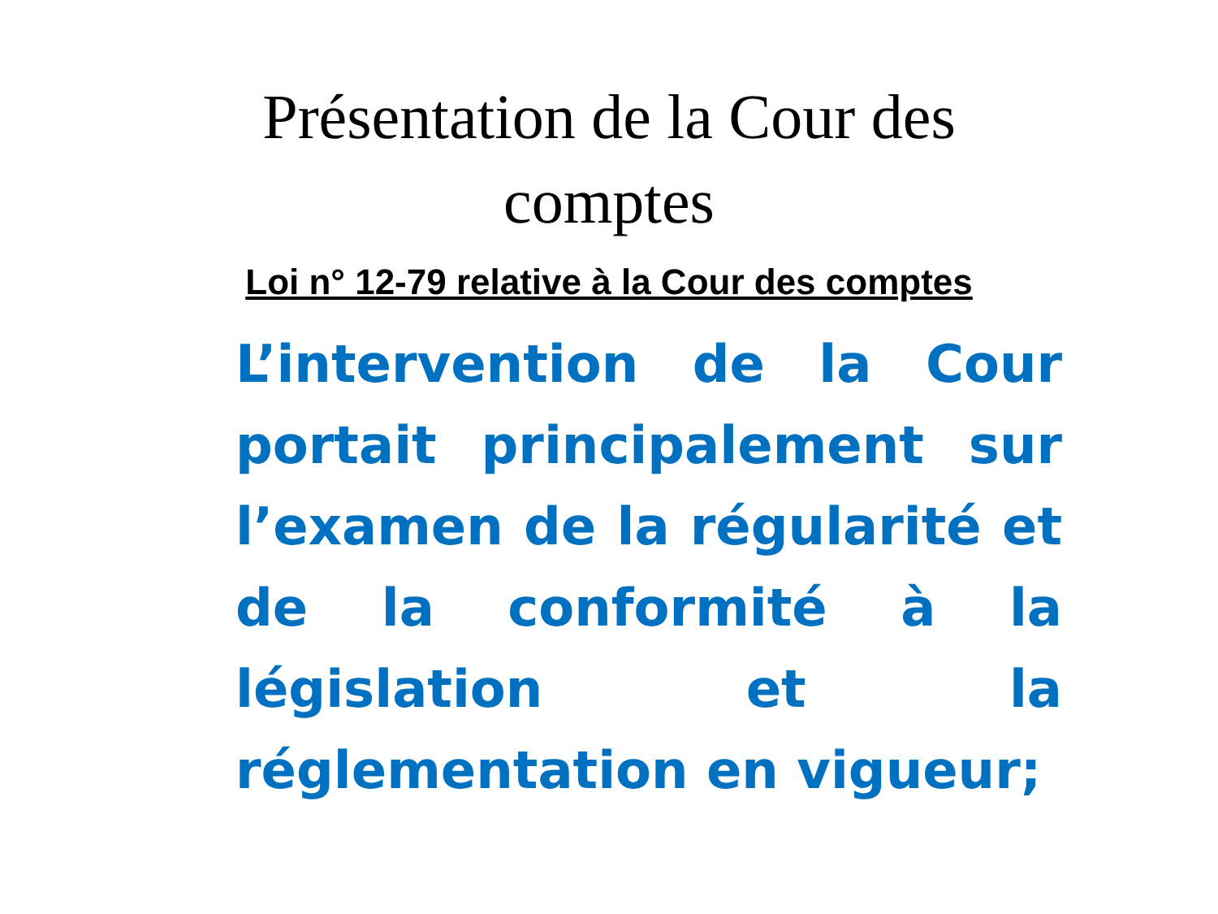Présentation de la Cour des
comptes
Loi n° 12-79 relative à la Cour des comptes
L’intervention de la Cour portait principalement sur l’examen de la régularité et de la conformité à la législation et la réglementation en vigueur;